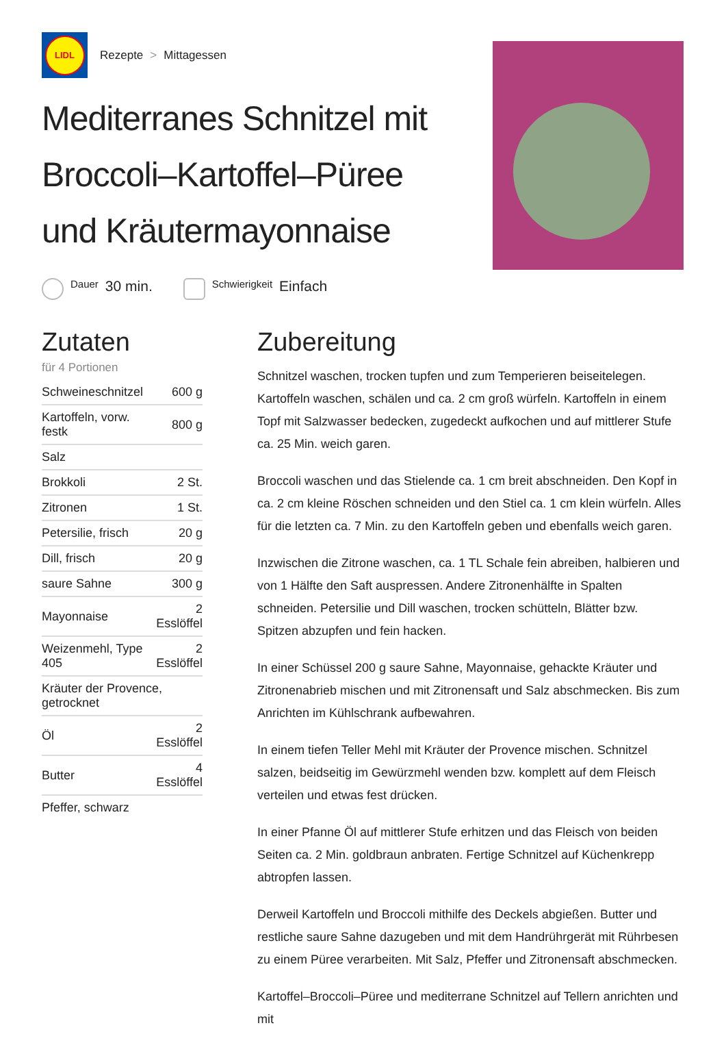LIDL
Rezepte > Mittagessen
Mediterranes Schnitzel mit Broccoli–Kartoffel–Püree und Kräutermayonnaise
Dauer
30 min.
Schwierigkeit
Einfach
Zutaten
für 4 Portionen
| Schweineschnitzel | 600 g |
| Kartoffeln, vorw. festk | 800 g |
| Salz | |
| Brokkoli | 2 St. |
| Zitronen | 1 St. |
| Petersilie, frisch | 20 g |
| Dill, frisch | 20 g |
| saure Sahne | 300 g |
| Mayonnaise | 2 Esslöffel |
| Weizenmehl, Type 405 | 2 Esslöffel |
| Kräuter der Provence, getrocknet | |
| Öl | 2 Esslöffel |
| Butter | 4 Esslöffel |
| Pfeffer, schwarz | |
Zubereitung
Schnitzel waschen, trocken tupfen und zum Temperieren beiseitelegen. Kartoffeln waschen, schälen und ca. 2 cm groß würfeln. Kartoffeln in einem Topf mit Salzwasser bedecken, zugedeckt aufkochen und auf mittlerer Stufe ca. 25 Min. weich garen.
Broccoli waschen und das Stielende ca. 1 cm breit abschneiden. Den Kopf in ca. 2 cm kleine Röschen schneiden und den Stiel ca. 1 cm klein würfeln. Alles für die letzten ca. 7 Min. zu den Kartoffeln geben und ebenfalls weich garen.
Inzwischen die Zitrone waschen, ca. 1 TL Schale fein abreiben, halbieren und von 1 Hälfte den Saft auspressen. Andere Zitronenhälfte in Spalten schneiden. Petersilie und Dill waschen, trocken schütteln, Blätter bzw. Spitzen abzupfen und fein hacken.
In einer Schüssel 200 g saure Sahne, Mayonnaise, gehackte Kräuter und Zitronenabrieb mischen und mit Zitronensaft und Salz abschmecken. Bis zum Anrichten im Kühlschrank aufbewahren.
In einem tiefen Teller Mehl mit Kräuter der Provence mischen. Schnitzel salzen, beidseitig im Gewürzmehl wenden bzw. komplett auf dem Fleisch verteilen und etwas fest drücken.
In einer Pfanne Öl auf mittlerer Stufe erhitzen und das Fleisch von beiden Seiten ca. 2 Min. goldbraun anbraten. Fertige Schnitzel auf Küchenkrepp abtropfen lassen.
Derweil Kartoffeln und Broccoli mithilfe des Deckels abgießen. Butter und restliche saure Sahne dazugeben und mit dem Handrührgerät mit Rührbesen zu einem Püree verarbeiten. Mit Salz, Pfeffer und Zitronensaft abschmecken.
Kartoffel–Broccoli–Püree und mediterrane Schnitzel auf Tellern anrichten und mit